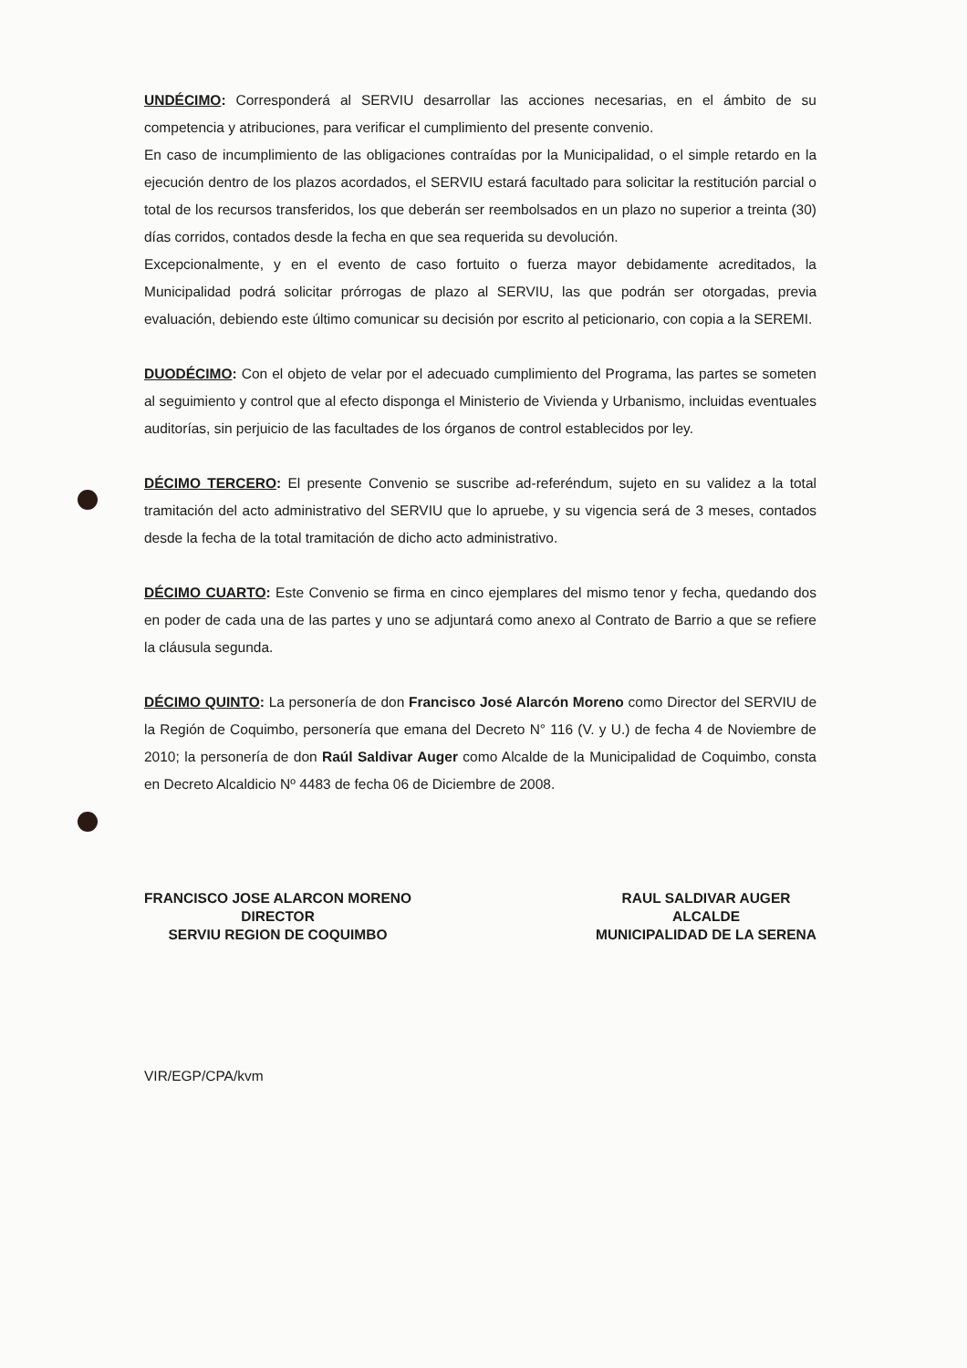UNDÉCIMO: Corresponderá al SERVIU desarrollar las acciones necesarias, en el ámbito de su competencia y atribuciones, para verificar el cumplimiento del presente convenio.
En caso de incumplimiento de las obligaciones contraídas por la Municipalidad, o el simple retardo en la ejecución dentro de los plazos acordados, el SERVIU estará facultado para solicitar la restitución parcial o total de los recursos transferidos, los que deberán ser reembolsados en un plazo no superior a treinta (30) días corridos, contados desde la fecha en que sea requerida su devolución.
Excepcionalmente, y en el evento de caso fortuito o fuerza mayor debidamente acreditados, la Municipalidad podrá solicitar prórrogas de plazo al SERVIU, las que podrán ser otorgadas, previa evaluación, debiendo este último comunicar su decisión por escrito al peticionario, con copia a la SEREMI.
DUODÉCIMO: Con el objeto de velar por el adecuado cumplimiento del Programa, las partes se someten al seguimiento y control que al efecto disponga el Ministerio de Vivienda y Urbanismo, incluidas eventuales auditorías, sin perjuicio de las facultades de los órganos de control establecidos por ley.
DÉCIMO TERCERO: El presente Convenio se suscribe ad-referéndum, sujeto en su validez a la total tramitación del acto administrativo del SERVIU que lo apruebe, y su vigencia será de 3 meses, contados desde la fecha de la total tramitación de dicho acto administrativo.
DÉCIMO CUARTO: Este Convenio se firma en cinco ejemplares del mismo tenor y fecha, quedando dos en poder de cada una de las partes y uno se adjuntará como anexo al Contrato de Barrio a que se refiere la cláusula segunda.
DÉCIMO QUINTO: La personería de don Francisco José Alarcón Moreno como Director del SERVIU de la Región de Coquimbo, personería que emana del Decreto N° 116 (V. y U.) de fecha 4 de Noviembre de 2010; la personería de don Raúl Saldivar Auger como Alcalde de la Municipalidad de Coquimbo, consta en Decreto Alcaldicio Nº 4483 de fecha 06 de Diciembre de 2008.
FRANCISCO JOSE ALARCON MORENO
DIRECTOR
SERVIU REGION DE COQUIMBO
RAUL SALDIVAR AUGER
ALCALDE
MUNICIPALIDAD DE LA SERENA
VIR/EGP/CPA/kvm